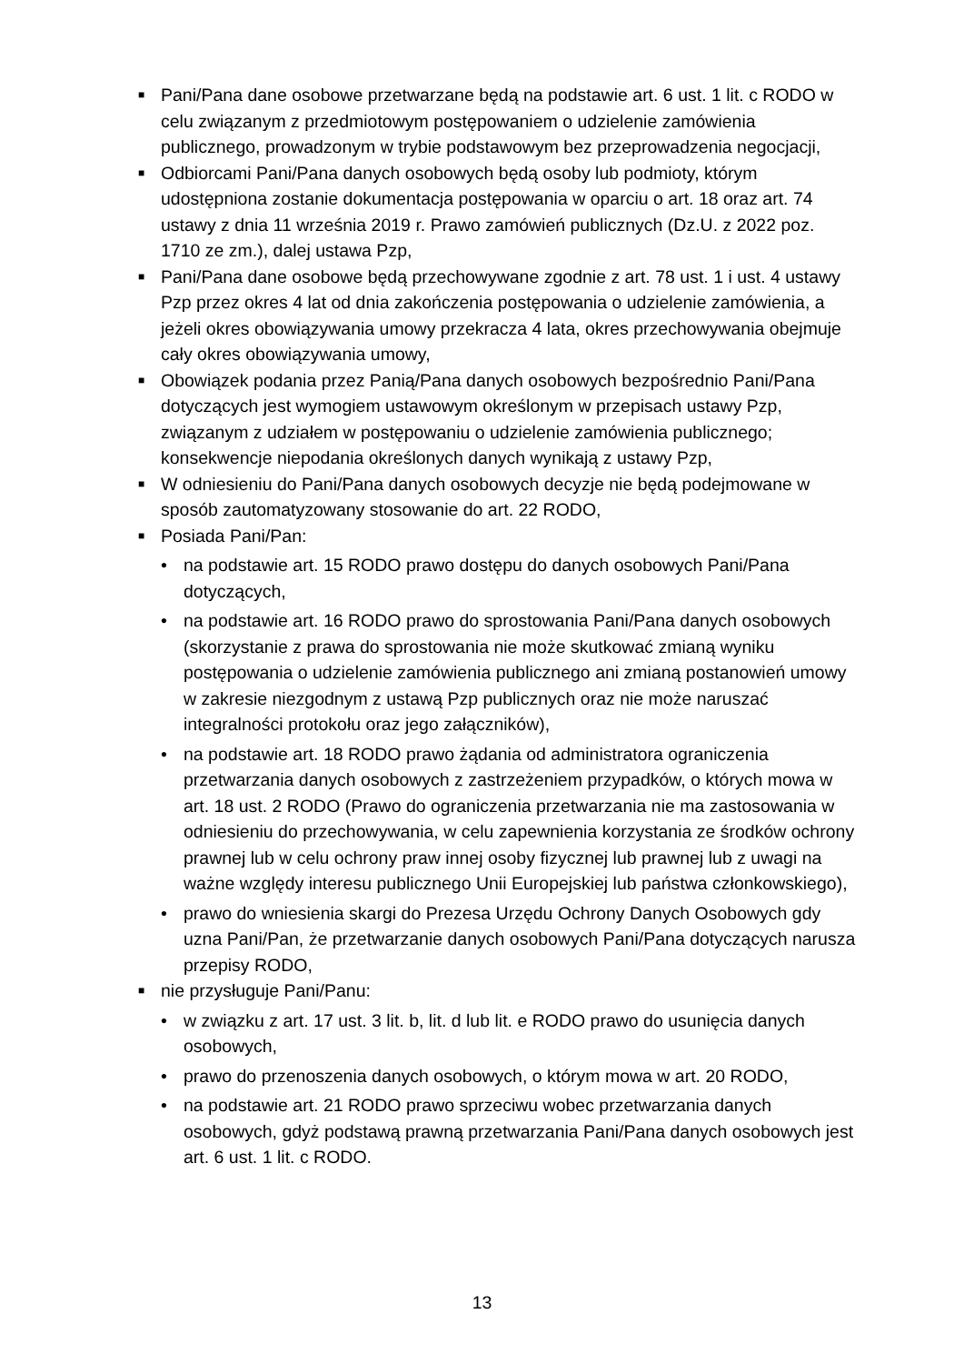■
Pani/Pana dane osobowe przetwarzane będą na podstawie art. 6 ust. 1 lit. c RODO w celu związanym z przedmiotowym postępowaniem o udzielenie zamówienia publicznego, prowadzonym w trybie podstawowym bez przeprowadzenia negocjacji,
■
Odbiorcami Pani/Pana danych osobowych będą osoby lub podmioty, którym udostępniona zostanie dokumentacja postępowania w oparciu o art. 18 oraz art. 74 ustawy z dnia 11 września 2019 r. Prawo zamówień publicznych (Dz.U. z 2022 poz. 1710 ze zm.), dalej ustawa Pzp,
■
Pani/Pana dane osobowe będą przechowywane zgodnie z art. 78 ust. 1 i ust. 4 ustawy Pzp przez okres 4 lat od dnia zakończenia postępowania o udzielenie zamówienia, a jeżeli okres obowiązywania umowy przekracza 4 lata, okres przechowywania obejmuje cały okres obowiązywania umowy,
■
Obowiązek podania przez Panią/Pana danych osobowych bezpośrednio Pani/Pana dotyczących jest wymogiem ustawowym określonym w przepisach ustawy Pzp, związanym z udziałem w postępowaniu o udzielenie zamówienia publicznego; konsekwencje niepodania określonych danych wynikają z ustawy Pzp,
■
W odniesieniu do Pani/Pana danych osobowych decyzje nie będą podejmowane w sposób zautomatyzowany stosowanie do art. 22 RODO,
■
Posiada Pani/Pan:
• na podstawie art. 15 RODO prawo dostępu do danych osobowych Pani/Pana dotyczących,
• na podstawie art. 16 RODO prawo do sprostowania Pani/Pana danych osobowych (skorzystanie z prawa do sprostowania nie może skutkować zmianą wyniku postępowania o udzielenie zamówienia publicznego ani zmianą postanowień umowy w zakresie niezgodnym z ustawą Pzp publicznych oraz nie może naruszać integralności protokołu oraz jego załączników),
• na podstawie art. 18 RODO prawo żądania od administratora ograniczenia przetwarzania danych osobowych z zastrzeżeniem przypadków, o których mowa w art. 18 ust. 2 RODO (Prawo do ograniczenia przetwarzania nie ma zastosowania w odniesieniu do przechowywania, w celu zapewnienia korzystania ze środków ochrony prawnej lub w celu ochrony praw innej osoby fizycznej lub prawnej lub z uwagi na ważne względy interesu publicznego Unii Europejskiej lub państwa członkowskiego),
• prawo do wniesienia skargi do Prezesa Urzędu Ochrony Danych Osobowych gdy uzna Pani/Pan, że przetwarzanie danych osobowych Pani/Pana dotyczących narusza przepisy RODO,
■
nie przysługuje Pani/Panu:
• w związku z art. 17 ust. 3 lit. b, lit. d lub lit. e RODO prawo do usunięcia danych osobowych,
• prawo do przenoszenia danych osobowych, o którym mowa w art. 20 RODO,
• na podstawie art. 21 RODO prawo sprzeciwu wobec przetwarzania danych osobowych, gdyż podstawą prawną przetwarzania Pani/Pana danych osobowych jest art. 6 ust. 1 lit. c RODO.
13